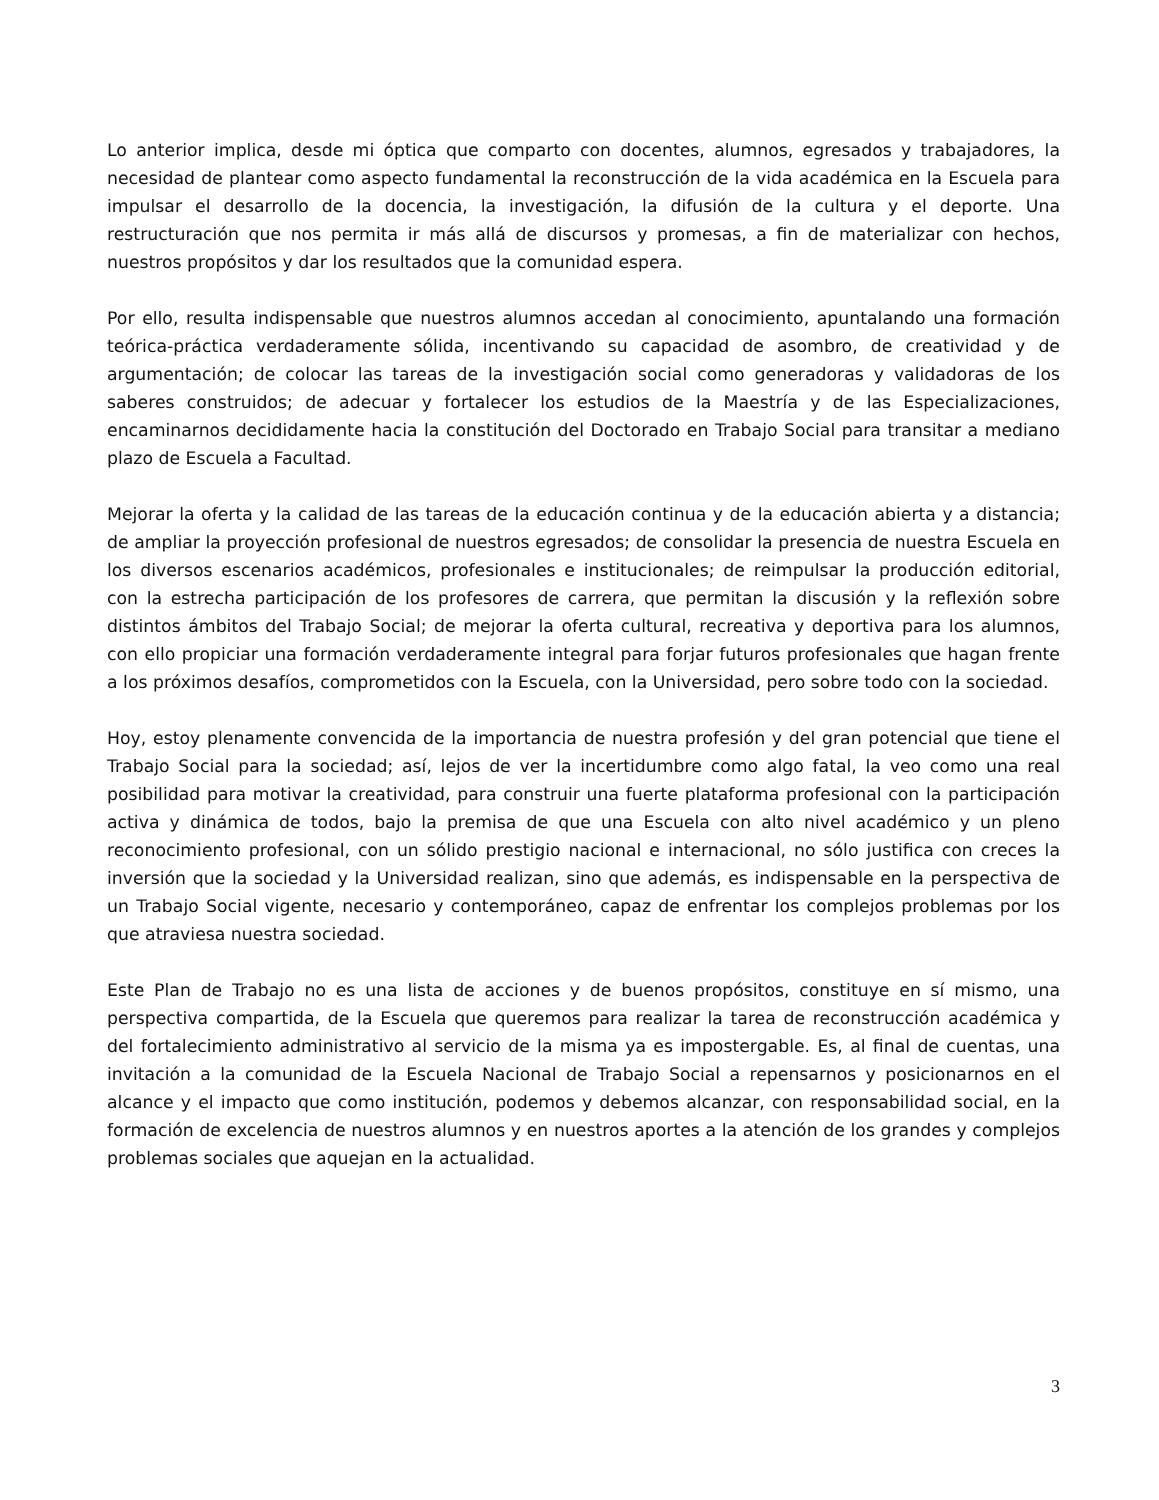Lo anterior implica, desde mi óptica que comparto con docentes, alumnos, egresados y trabajadores, la necesidad de plantear como aspecto fundamental la reconstrucción de la vida académica en la Escuela para impulsar el desarrollo de la docencia, la investigación, la difusión de la cultura y el deporte. Una restructuración que nos permita ir más allá de discursos y promesas, a fin de materializar con hechos, nuestros propósitos y dar los resultados que la comunidad espera.
Por ello, resulta indispensable que nuestros alumnos accedan al conocimiento, apuntalando una formación teórica-práctica verdaderamente sólida, incentivando su capacidad de asombro, de creatividad y de argumentación; de colocar las tareas de la investigación social como generadoras y validadoras de los saberes construidos; de adecuar y fortalecer los estudios de la Maestría y de las Especializaciones, encaminarnos decididamente hacia la constitución del Doctorado en Trabajo Social para transitar a mediano plazo de Escuela a Facultad.
Mejorar la oferta y la calidad de las tareas de la educación continua y de la educación abierta y a distancia; de ampliar la proyección profesional de nuestros egresados; de consolidar la presencia de nuestra Escuela en los diversos escenarios académicos, profesionales e institucionales; de reimpulsar la producción editorial, con la estrecha participación de los profesores de carrera, que permitan la discusión y la reflexión sobre distintos ámbitos del Trabajo Social; de mejorar la oferta cultural, recreativa y deportiva para los alumnos, con ello propiciar una formación verdaderamente integral para forjar futuros profesionales que hagan frente a los próximos desafíos, comprometidos con la Escuela, con la Universidad, pero sobre todo con la sociedad.
Hoy, estoy plenamente convencida de la importancia de nuestra profesión y del gran potencial que tiene el Trabajo Social para la sociedad; así, lejos de ver la incertidumbre como algo fatal, la veo como una real posibilidad para motivar la creatividad, para construir una fuerte plataforma profesional con la participación activa y dinámica de todos, bajo la premisa de que una Escuela con alto nivel académico y un pleno reconocimiento profesional, con un sólido prestigio nacional e internacional, no sólo justifica con creces la inversión que la sociedad y la Universidad realizan, sino que además, es indispensable en la perspectiva de un Trabajo Social vigente, necesario y contemporáneo, capaz de enfrentar los complejos problemas por los que atraviesa nuestra sociedad.
Este Plan de Trabajo no es una lista de acciones y de buenos propósitos, constituye en sí mismo, una perspectiva compartida, de la Escuela que queremos para realizar la tarea de reconstrucción académica y del fortalecimiento administrativo al servicio de la misma ya es impostergable. Es, al final de cuentas, una invitación a la comunidad de la Escuela Nacional de Trabajo Social a repensarnos y posicionarnos en el alcance y el impacto que como institución, podemos y debemos alcanzar, con responsabilidad social, en la formación de excelencia de nuestros alumnos y en nuestros aportes a la atención de los grandes y complejos problemas sociales que aquejan en la actualidad.
3